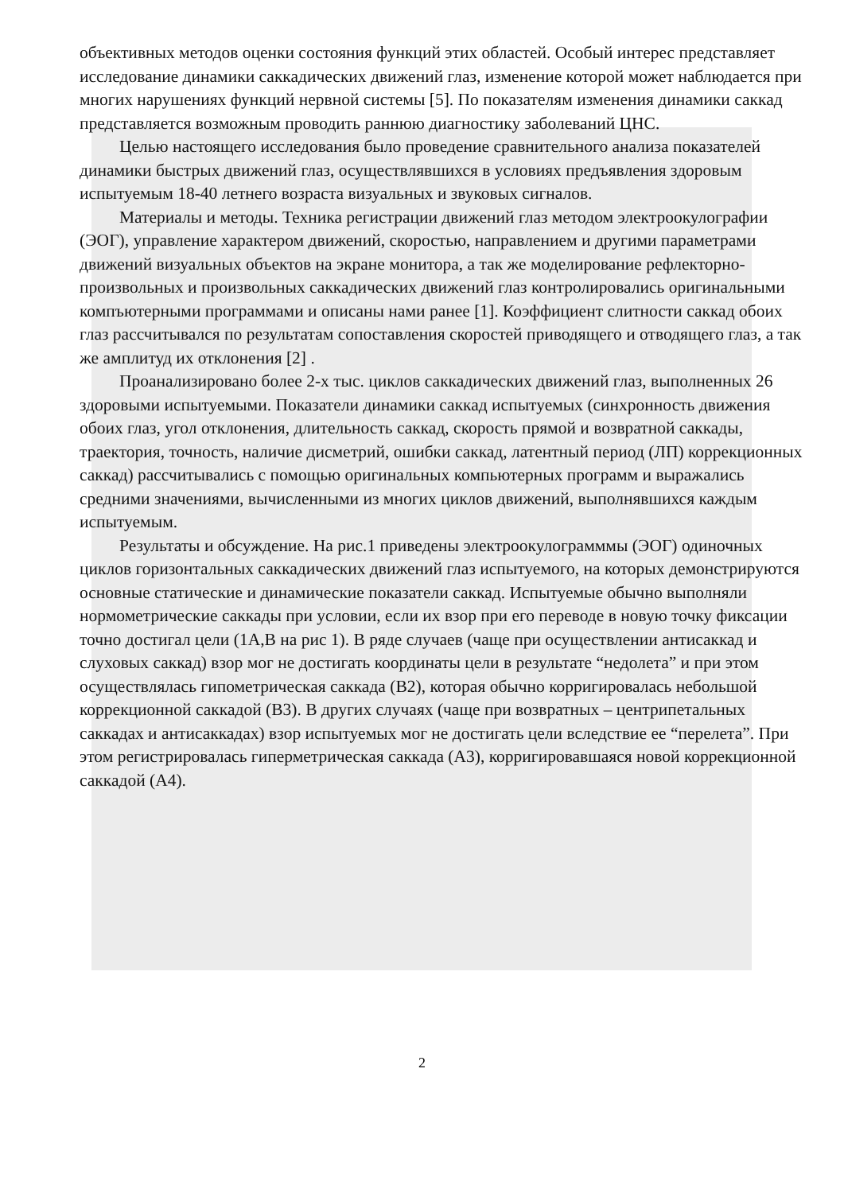объективных методов оценки состояния функций этих областей. Особый интерес представляет исследование динамики саккадических движений глаз, изменение которой может наблюдается при многих нарушениях функций нервной системы [5]. По показателям изменения динамики саккад представляется возможным проводить раннюю диагностику заболеваний ЦНС.
Целью настоящего исследования было проведение сравнительного анализа показателей динамики быстрых движений глаз, осуществлявшихся в условиях предъявления здоровым испытуемым 18-40 летнего возраста визуальных и звуковых сигналов.
Материалы и методы. Техника регистрации движений глаз методом электроокулографии (ЭОГ), управление характером движений, скоростью, направлением и другими параметрами движений визуальных объектов на экране монитора, а так же моделирование рефлекторно-произвольных и произвольных саккадических движений глаз контролировались оригинальными компъютерными программами и описаны нами ранее [1]. Коэффициент слитности саккад обоих глаз рассчитывался по результатам сопоставления скоростей приводящего и отводящего глаз, а так же амплитуд их отклонения [2] .
Проанализировано более 2-х тыс. циклов саккадических движений глаз, выполненных 26 здоровыми испытуемыми. Показатели динамики саккад испытуемых (синхронность движения обоих глаз, угол отклонения, длительность саккад, скорость прямой и возвратной саккады, траектория, точность, наличие дисметрий, ошибки саккад, латентный период (ЛП) коррекционных саккад) рассчитывались с помощью оригинальных компьютерных программ и выражались средними значениями, вычисленными из многих циклов движений, выполнявшихся каждым испытуемым.
Результаты и обсуждение. На рис.1 приведены электроокулограмммы (ЭОГ) одиночных циклов горизонтальных саккадических движений глаз испытуемого, на которых демонстрируются основные статические и динамические показатели саккад. Испытуемые обычно выполняли нормометрические саккады при условии, если их взор при его переводе в новую точку фиксации точно достигал цели (1А,В на рис 1). В ряде случаев (чаще при осуществлении антисаккад и слуховых саккад) взор мог не достигать координаты цели в результате “недолета” и при этом осуществлялась гипометрическая саккада (В2), которая обычно корригировалась небольшой коррекционной саккадой (В3). В других случаях (чаще при возвратных – центрипетальных саккадах и антисаккадах) взор испытуемых мог не достигать цели вследствие ее “перелета”. При этом регистрировалась гиперметрическая саккада (А3), корригировавшаяся новой коррекционной саккадой (А4).
2